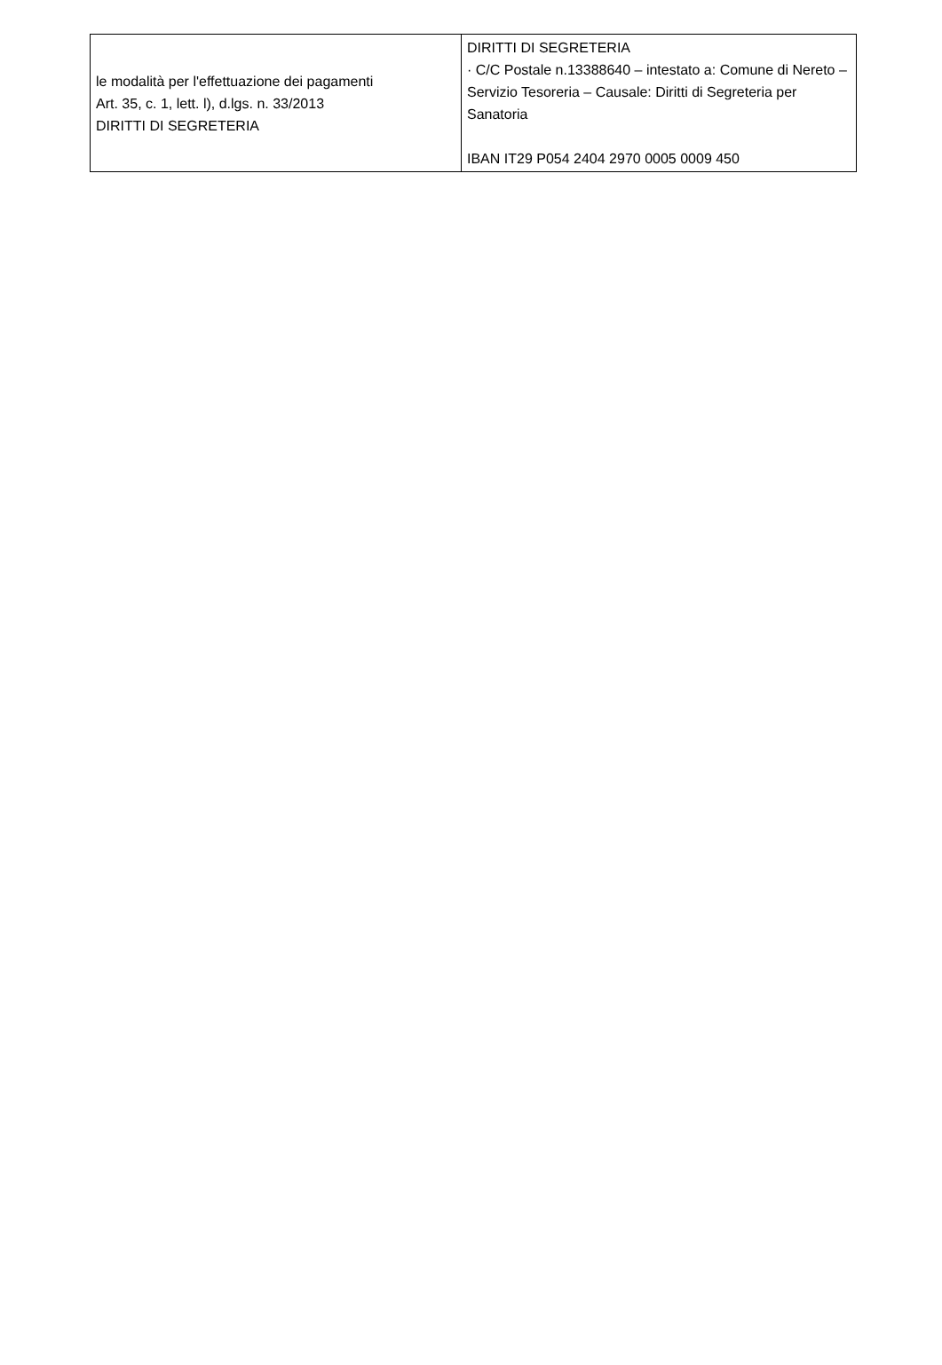| le modalità per l'effettuazione dei pagamenti Art. 35, c. 1, lett. l), d.lgs. n. 33/2013 DIRITTI DI SEGRETERIA | DIRITTI DI SEGRETERIA · C/C Postale n.13388640 – intestato a: Comune di Nereto – Servizio Tesoreria – Causale: Diritti di Segreteria per Sanatoria IBAN IT29 P054 2404 2970 0005 0009 450 |